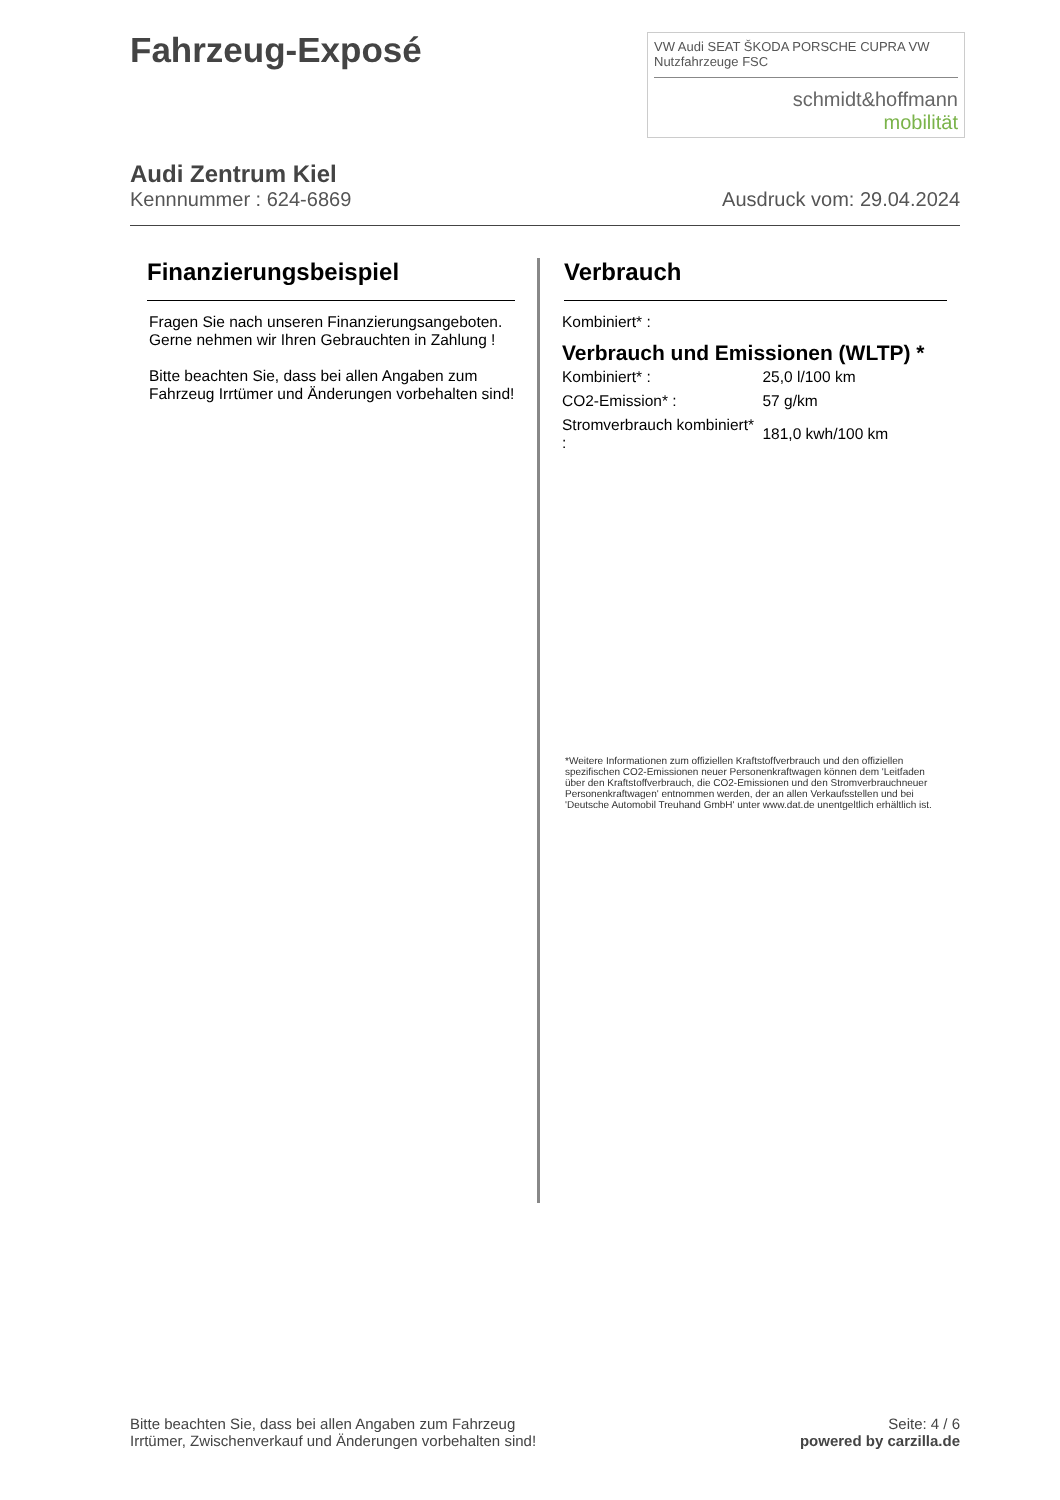Fahrzeug-Exposé
VW Audi SEAT ŠKODA PORSCHE CUPRA VW Nutzfahrzeuge FSC
schmidt&hoffmann
mobilität
Audi Zentrum Kiel
Kennnummer : 624-6869 Ausdruck vom: 29.04.2024
Finanzierungsbeispiel
Fragen Sie nach unseren Finanzierungsangeboten. Gerne nehmen wir Ihren Gebrauchten in Zahlung !
Bitte beachten Sie, dass bei allen Angaben zum Fahrzeug Irrtümer und Änderungen vorbehalten sind!
Verbrauch
Kombiniert* :
Verbrauch und Emissionen (WLTP) *
| Kombiniert* : | 25,0 l/100 km |
| CO2-Emission* : | 57 g/km |
| Stromverbrauch kombiniert* : | 181,0 kwh/100 km |
*Weitere Informationen zum offiziellen Kraftstoffverbrauch und den offiziellen spezifischen CO2-Emissionen neuer Personenkraftwagen können dem 'Leitfaden über den Kraftstoffverbrauch, die CO2-Emissionen und den Stromverbrauchneuer Personenkraftwagen' entnommen werden, der an allen Verkaufsstellen und bei 'Deutsche Automobil Treuhand GmbH' unter www.dat.de unentgeltlich erhältlich ist.
Bitte beachten Sie, dass bei allen Angaben zum Fahrzeug
Irrtümer, Zwischenverkauf und Änderungen vorbehalten sind!
Seite: 4 / 6
powered by carzilla.de